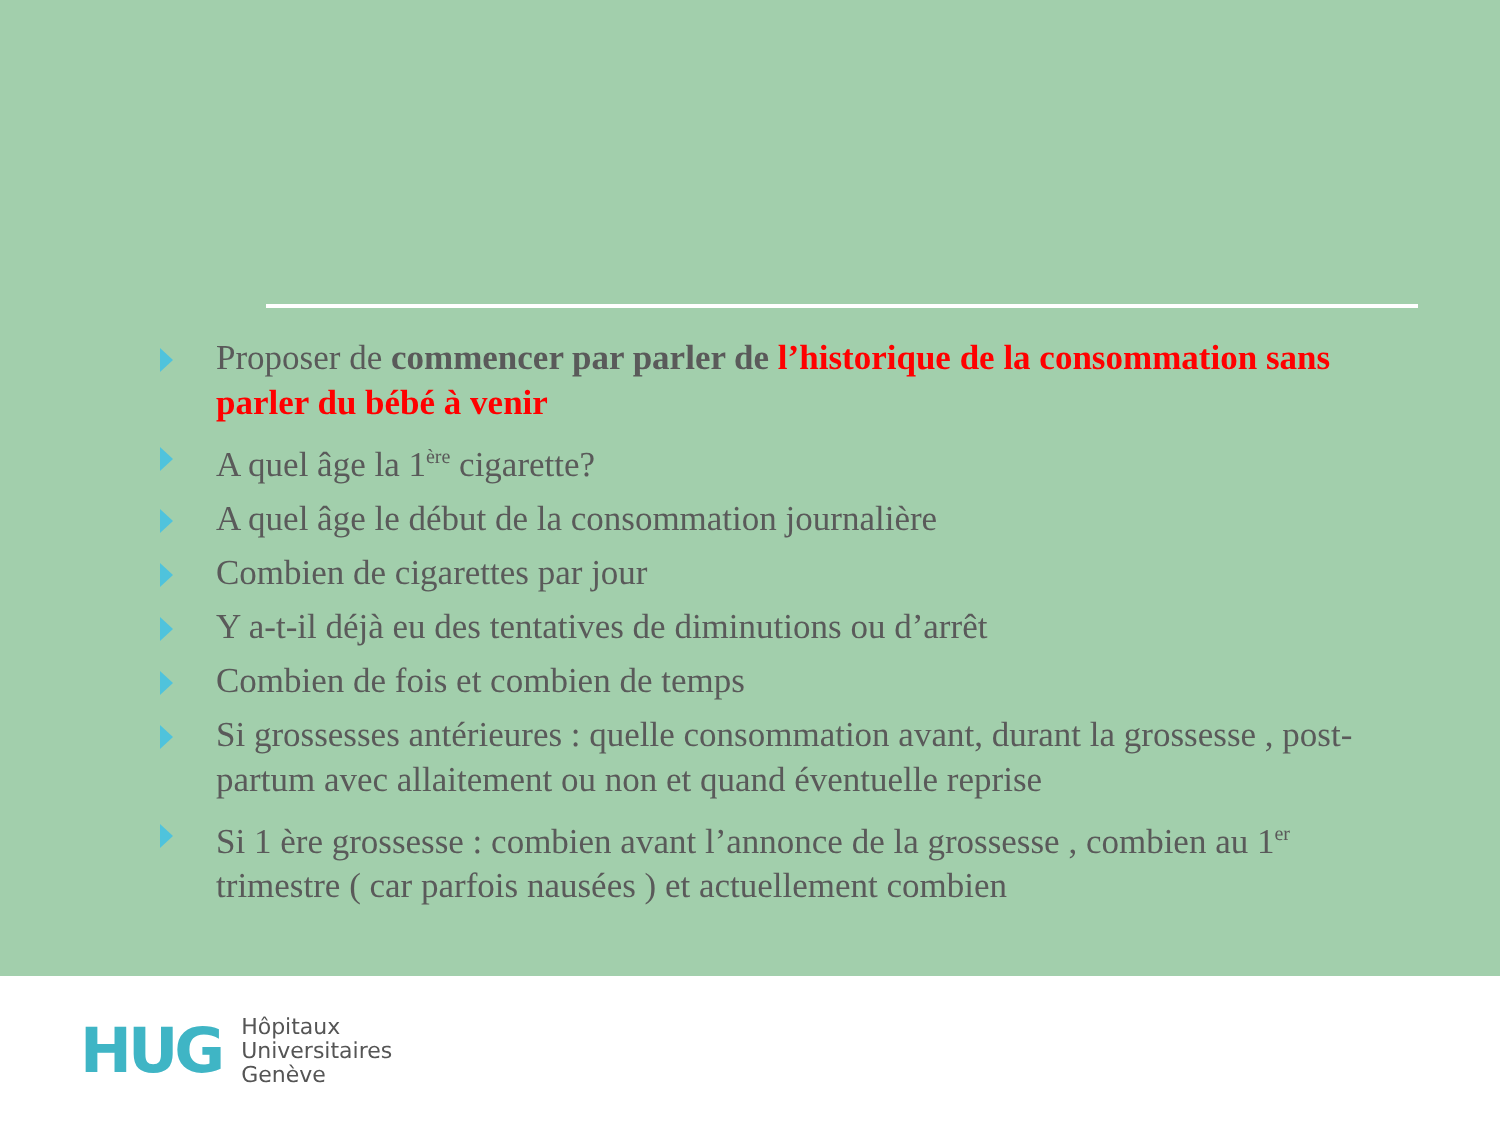Proposer de commencer par parler de l’historique de la consommation sans parler du bébé à venir
A quel âge la 1<sup>ère</sup> cigarette?
A quel âge le début de la consommation journalière
Combien de cigarettes par jour
Y a-t-il déjà eu des tentatives de diminutions ou d’arrêt
Combien de fois et combien de temps
Si grossesses antérieures : quelle consommation avant, durant la grossesse , post-partum avec allaitement ou non et quand éventuelle reprise
Si 1 ère grossesse : combien avant l’annonce de la grossesse , combien au 1<sup>er</sup> trimestre ( car parfois nausées ) et actuellement combien
HUG
Hôpitaux
Universitaires
Genève